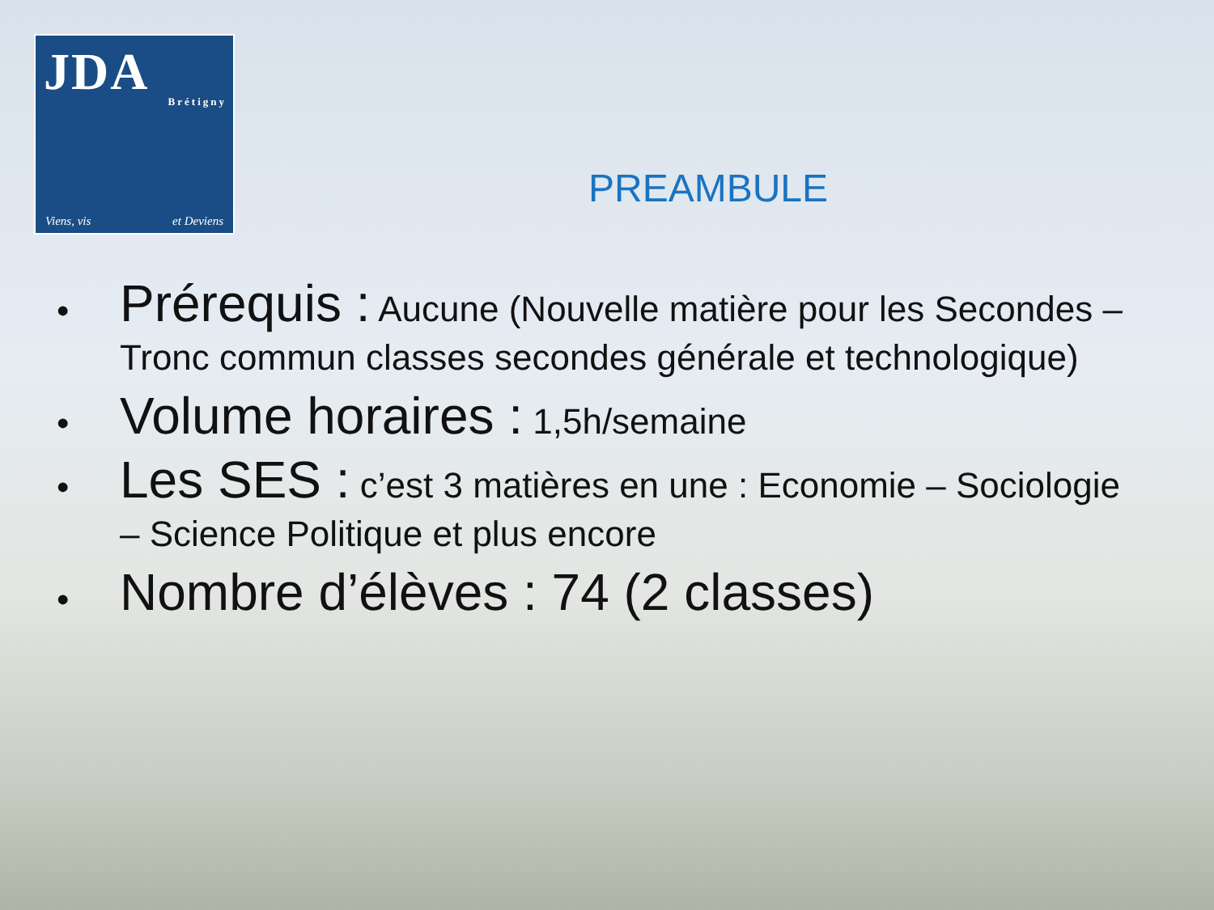JDA
Brétigny
Viens, vis et Deviens
PREAMBULE
• Prérequis : Aucune (Nouvelle matière pour les Secondes – Tronc commun classes secondes générale et technologique)
• Volume horaires : 1,5h/semaine
• Les SES : c’est 3 matières en une : Economie – Sociologie – Science Politique et plus encore
• Nombre d’élèves : 74 (2 classes)